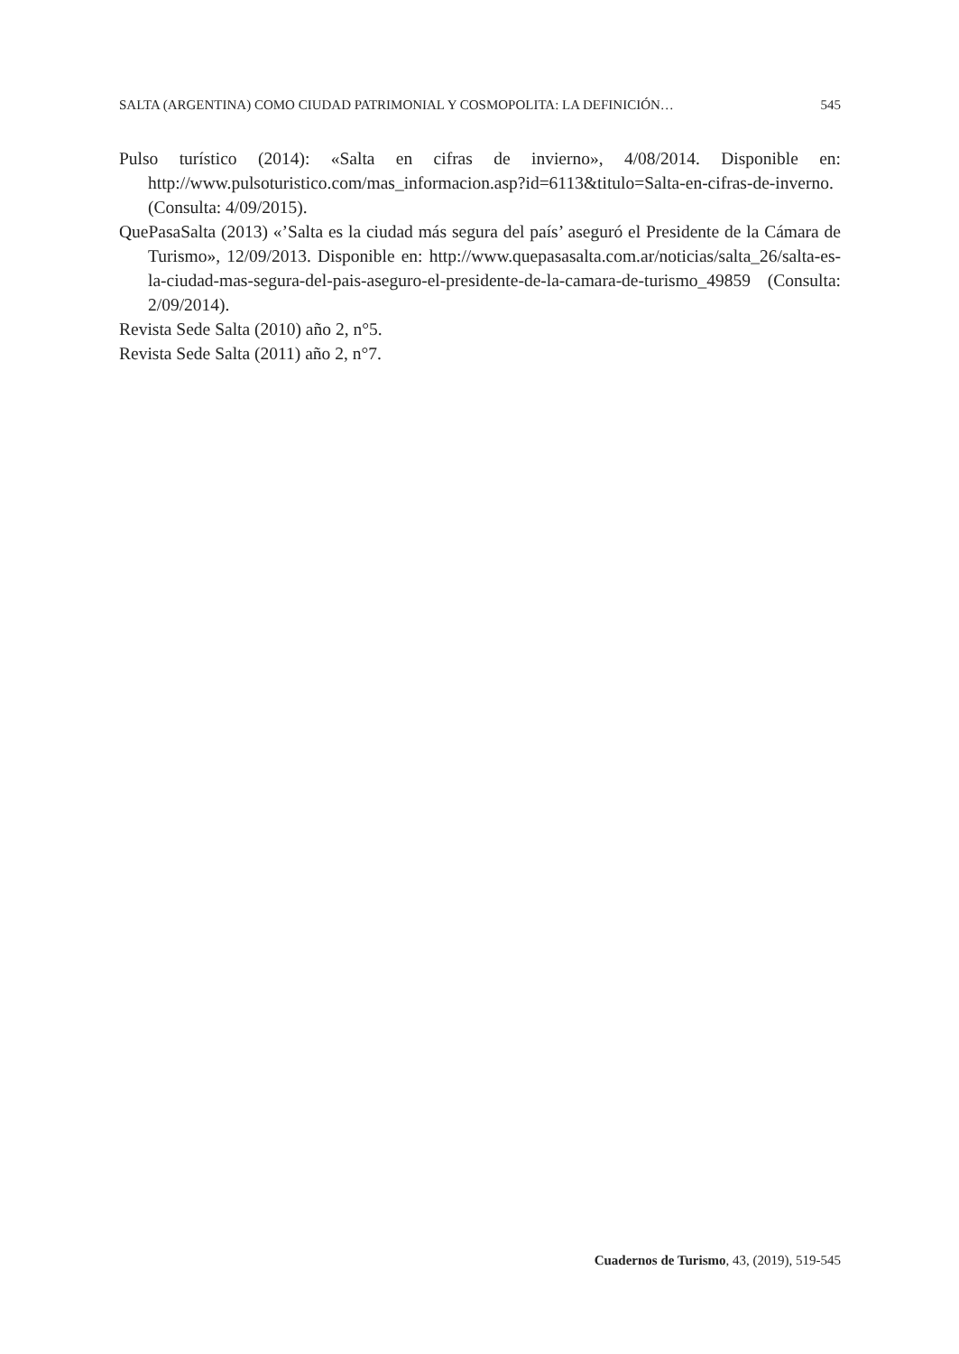SALTA (ARGENTINA) COMO CIUDAD PATRIMONIAL Y COSMOPOLITA: LA DEFINICIÓN… 545
Pulso turístico (2014): «Salta en cifras de invierno», 4/08/2014. Disponible en: http://www.pulsoturistico.com/mas_informacion.asp?id=6113&titulo=Salta-en-cifras-de-inverno. (Consulta: 4/09/2015).
QuePasaSalta (2013) «’Salta es la ciudad más segura del país’ aseguró el Presidente de la Cámara de Turismo», 12/09/2013. Disponible en: http://www.quepasasalta.com.ar/noticias/salta_26/salta-es-la-ciudad-mas-segura-del-pais-aseguro-el-presidente-de-la-camara-de-turismo_49859 (Consulta: 2/09/2014).
Revista Sede Salta (2010) año 2, n°5.
Revista Sede Salta (2011) año 2, n°7.
Cuadernos de Turismo, 43, (2019), 519-545